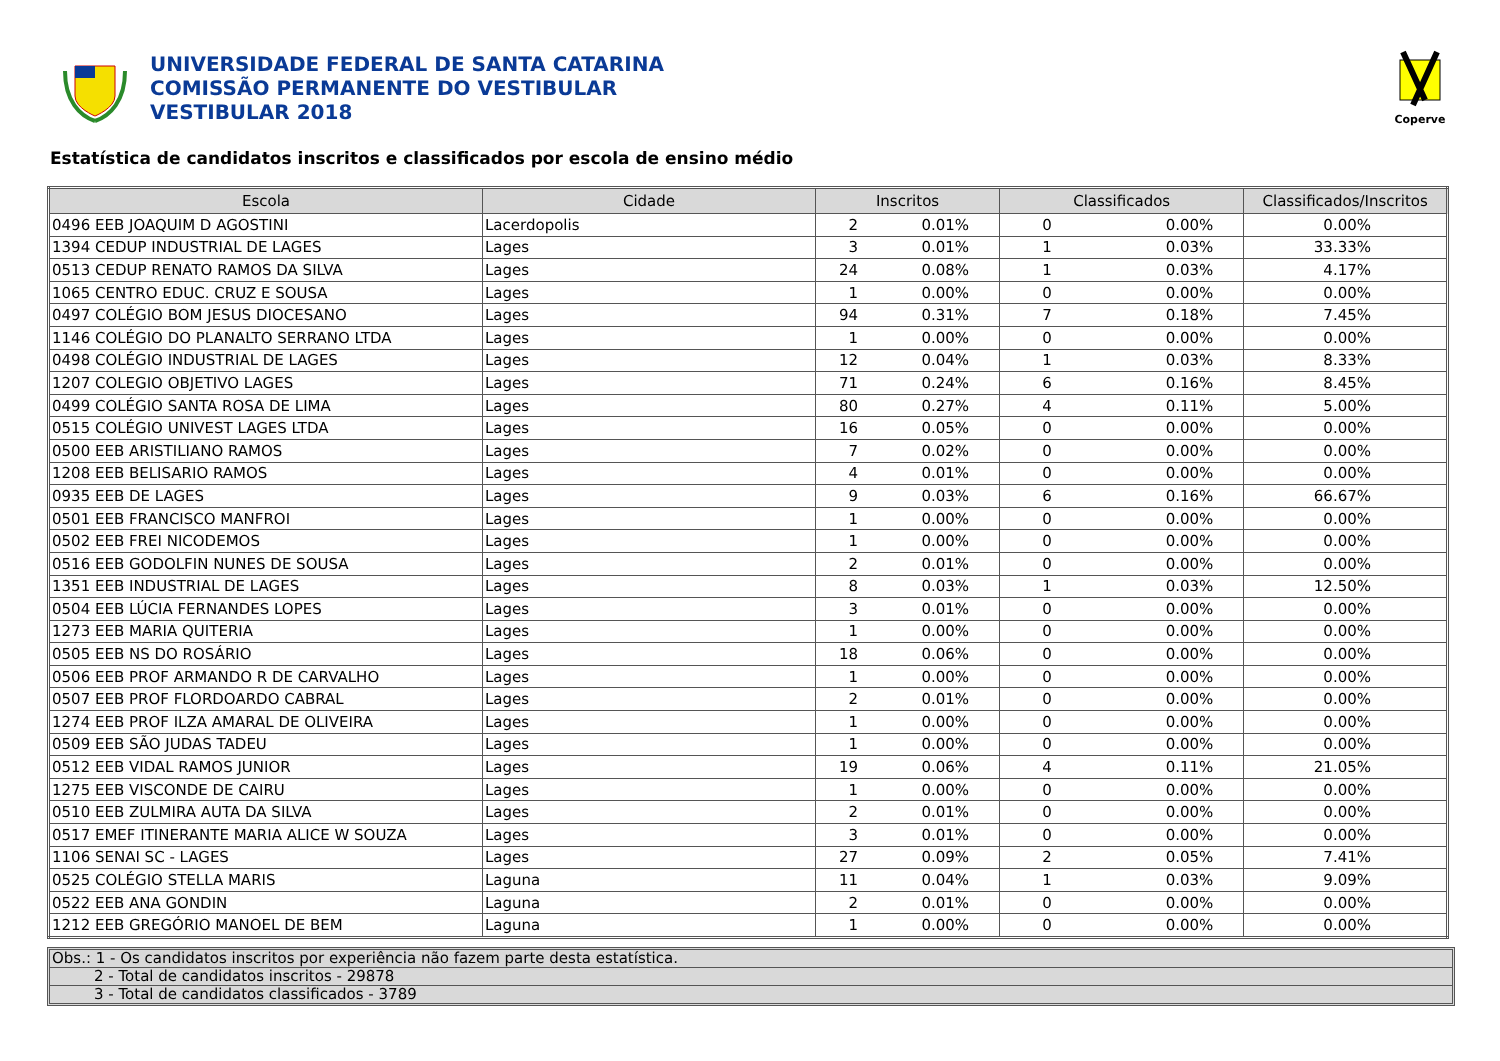UNIVERSIDADE FEDERAL DE SANTA CATARINA
COMISSÃO PERMANENTE DO VESTIBULAR
VESTIBULAR 2018
Coperve
Estatística de candidatos inscritos e classificados por escola de ensino médio
| Escola | Cidade | Inscritos | | Classificados | | Classificados/Inscritos |
| --- | --- | --- | --- | --- | --- | --- |
| 0496 EEB JOAQUIM D AGOSTINI | Lacerdopolis | 2 | 0.01% | 0 | 0.00% | 0.00% |
| 1394 CEDUP INDUSTRIAL DE LAGES | Lages | 3 | 0.01% | 1 | 0.03% | 33.33% |
| 0513 CEDUP RENATO RAMOS DA SILVA | Lages | 24 | 0.08% | 1 | 0.03% | 4.17% |
| 1065 CENTRO EDUC. CRUZ E SOUSA | Lages | 1 | 0.00% | 0 | 0.00% | 0.00% |
| 0497 COLÉGIO BOM JESUS DIOCESANO | Lages | 94 | 0.31% | 7 | 0.18% | 7.45% |
| 1146 COLÉGIO DO PLANALTO SERRANO LTDA | Lages | 1 | 0.00% | 0 | 0.00% | 0.00% |
| 0498 COLÉGIO INDUSTRIAL DE LAGES | Lages | 12 | 0.04% | 1 | 0.03% | 8.33% |
| 1207 COLEGIO OBJETIVO LAGES | Lages | 71 | 0.24% | 6 | 0.16% | 8.45% |
| 0499 COLÉGIO SANTA ROSA DE LIMA | Lages | 80 | 0.27% | 4 | 0.11% | 5.00% |
| 0515 COLÉGIO UNIVEST LAGES LTDA | Lages | 16 | 0.05% | 0 | 0.00% | 0.00% |
| 0500 EEB ARISTILIANO RAMOS | Lages | 7 | 0.02% | 0 | 0.00% | 0.00% |
| 1208 EEB BELISARIO RAMOS | Lages | 4 | 0.01% | 0 | 0.00% | 0.00% |
| 0935 EEB DE LAGES | Lages | 9 | 0.03% | 6 | 0.16% | 66.67% |
| 0501 EEB FRANCISCO MANFROI | Lages | 1 | 0.00% | 0 | 0.00% | 0.00% |
| 0502 EEB FREI NICODEMOS | Lages | 1 | 0.00% | 0 | 0.00% | 0.00% |
| 0516 EEB GODOLFIN NUNES DE SOUSA | Lages | 2 | 0.01% | 0 | 0.00% | 0.00% |
| 1351 EEB INDUSTRIAL DE LAGES | Lages | 8 | 0.03% | 1 | 0.03% | 12.50% |
| 0504 EEB LÚCIA FERNANDES LOPES | Lages | 3 | 0.01% | 0 | 0.00% | 0.00% |
| 1273 EEB MARIA QUITERIA | Lages | 1 | 0.00% | 0 | 0.00% | 0.00% |
| 0505 EEB NS DO ROSÁRIO | Lages | 18 | 0.06% | 0 | 0.00% | 0.00% |
| 0506 EEB PROF ARMANDO R DE CARVALHO | Lages | 1 | 0.00% | 0 | 0.00% | 0.00% |
| 0507 EEB PROF FLORDOARDO CABRAL | Lages | 2 | 0.01% | 0 | 0.00% | 0.00% |
| 1274 EEB PROF ILZA AMARAL DE OLIVEIRA | Lages | 1 | 0.00% | 0 | 0.00% | 0.00% |
| 0509 EEB SÃO JUDAS TADEU | Lages | 1 | 0.00% | 0 | 0.00% | 0.00% |
| 0512 EEB VIDAL RAMOS JUNIOR | Lages | 19 | 0.06% | 4 | 0.11% | 21.05% |
| 1275 EEB VISCONDE DE CAIRU | Lages | 1 | 0.00% | 0 | 0.00% | 0.00% |
| 0510 EEB ZULMIRA AUTA DA SILVA | Lages | 2 | 0.01% | 0 | 0.00% | 0.00% |
| 0517 EMEF ITINERANTE MARIA ALICE W SOUZA | Lages | 3 | 0.01% | 0 | 0.00% | 0.00% |
| 1106 SENAI SC - LAGES | Lages | 27 | 0.09% | 2 | 0.05% | 7.41% |
| 0525 COLÉGIO STELLA MARIS | Laguna | 11 | 0.04% | 1 | 0.03% | 9.09% |
| 0522 EEB ANA GONDIN | Laguna | 2 | 0.01% | 0 | 0.00% | 0.00% |
| 1212 EEB GREGÓRIO MANOEL DE BEM | Laguna | 1 | 0.00% | 0 | 0.00% | 0.00% |
Obs.: 1 - Os candidatos inscritos por experiência não fazem parte desta estatística.
2 - Total de candidatos inscritos - 29878
3 - Total de candidatos classificados - 3789